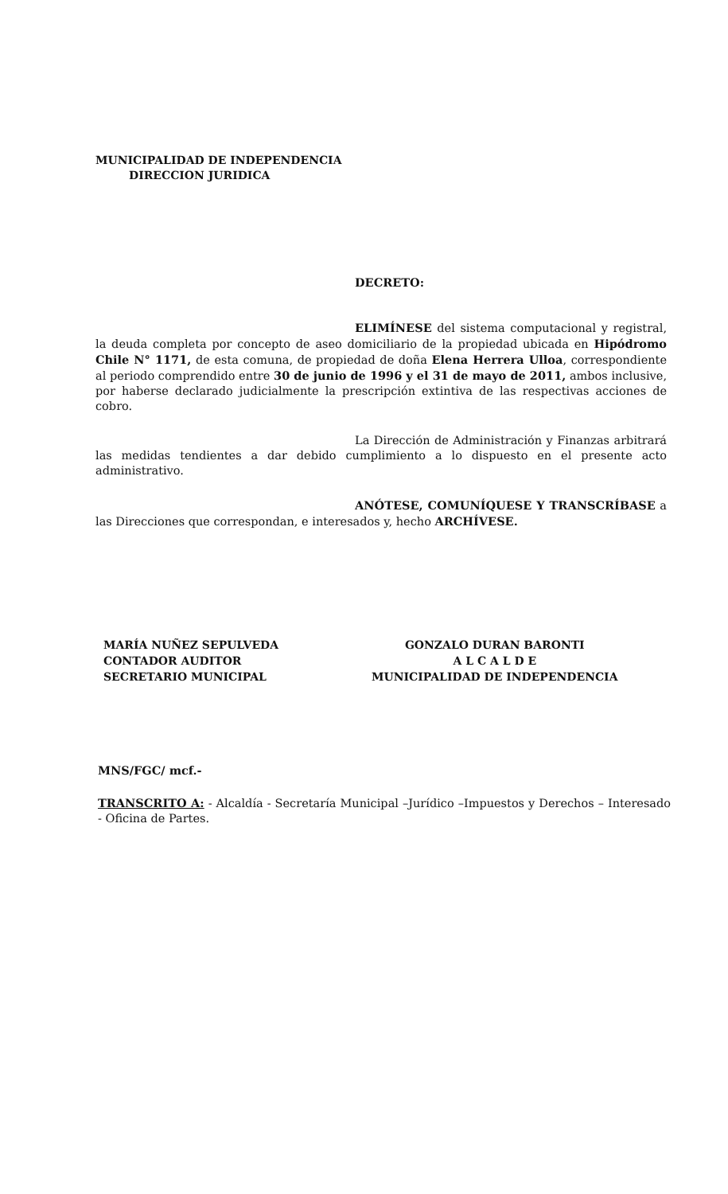MUNICIPALIDAD DE INDEPENDENCIA
DIRECCION JURIDICA
DECRETO:
ELIMÍNESE del sistema computacional y registral, la deuda completa por concepto de aseo domiciliario de la propiedad ubicada en Hipódromo Chile N° 1171, de esta comuna, de propiedad de doña Elena Herrera Ulloa, correspondiente al periodo comprendido entre 30 de junio de 1996 y el 31 de mayo de 2011, ambos inclusive, por haberse declarado judicialmente la prescripción extintiva de las respectivas acciones de cobro.
La Dirección de Administración y Finanzas arbitrará las medidas tendientes a dar debido cumplimiento a lo dispuesto en el presente acto administrativo.
ANÓTESE, COMUNÍQUESE Y TRANSCRÍBASE a las Direcciones que correspondan, e interesados y, hecho ARCHÍVESE.
MARÍA NUÑEZ SEPULVEDA
CONTADOR AUDITOR
SECRETARIO MUNICIPAL
GONZALO DURAN BARONTI
A L C A L D E
MUNICIPALIDAD DE INDEPENDENCIA
MNS/FGC/ mcf.-
TRANSCRITO A: - Alcaldía - Secretaría Municipal –Jurídico –Impuestos y Derechos – Interesado - Oficina de Partes.